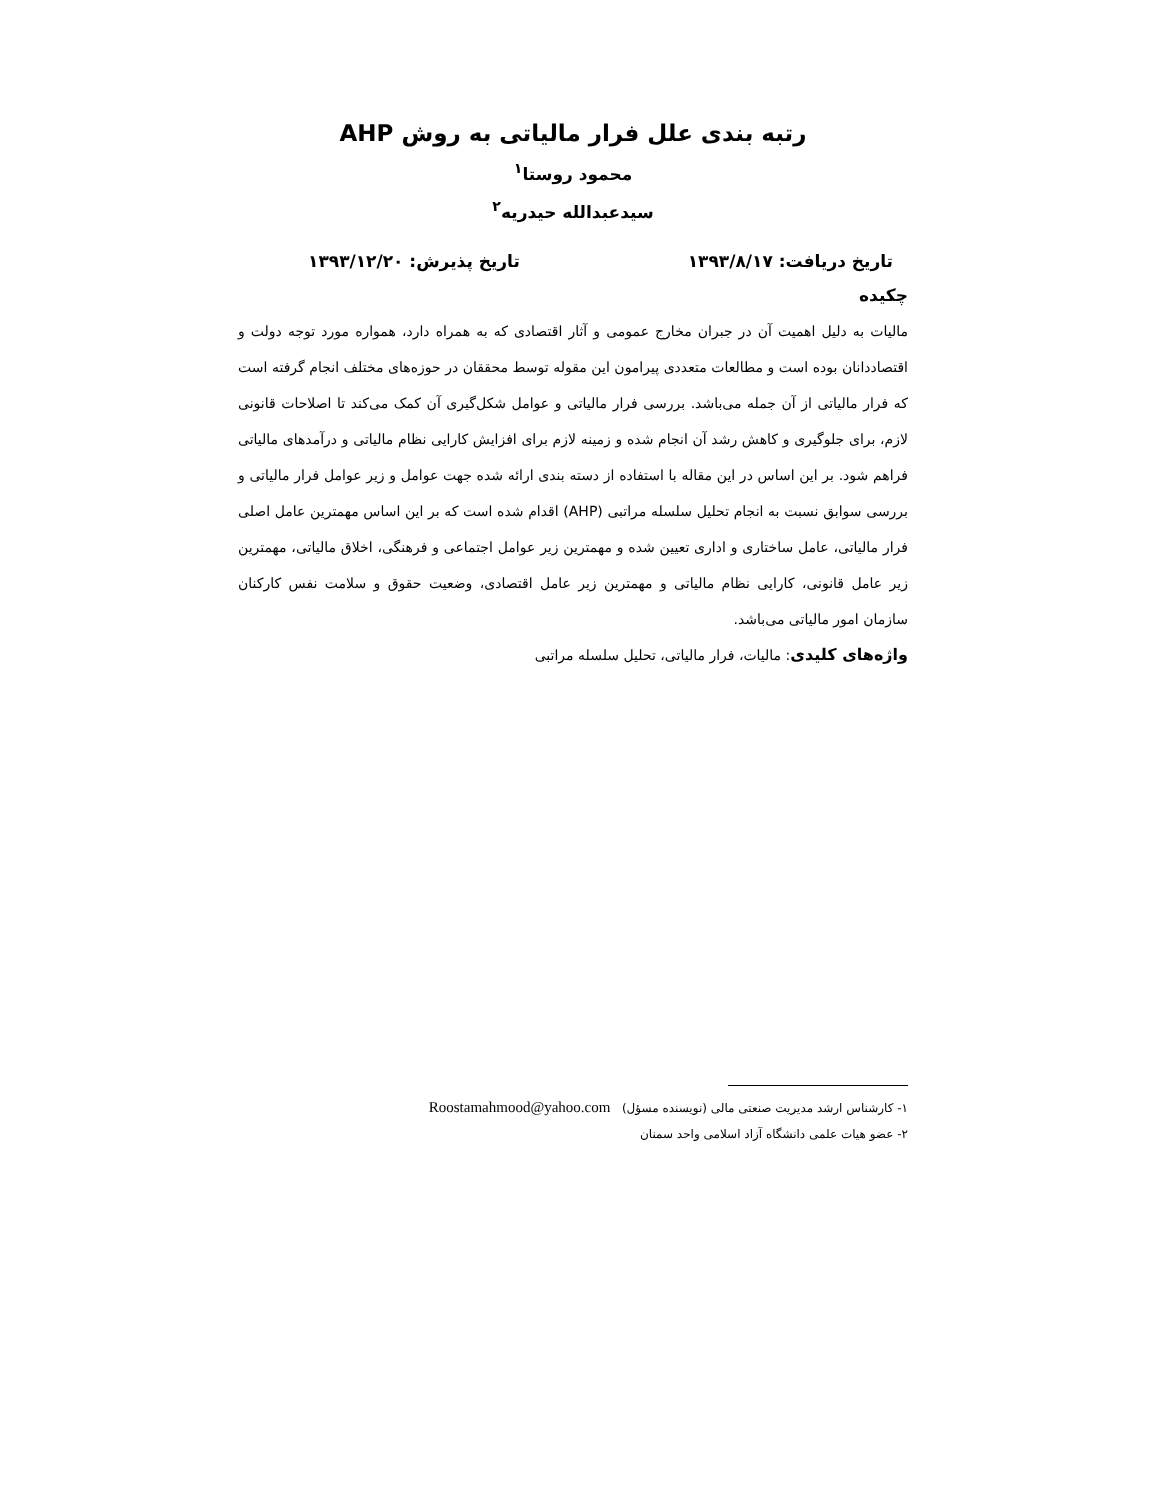رتبه بندی علل فرار مالیاتی به روش AHP
محمود روستا<sup>۱</sup>
سیدعبدالله حیدریه<sup>۲</sup>
تاریخ دریافت: ۱۳۹۳/۸/۱۷ تاریخ پذیرش: ۱۳۹۳/۱۲/۲۰
چکیده
مالیات به دلیل اهمیت آن در جبران مخارج عمومی و آثار اقتصادی که به همراه دارد، همواره مورد توجه دولت و اقتصاددانان بوده است و مطالعات متعددی پیرامون این مقوله توسط محققان در حوزه‌های مختلف انجام گرفته است که فرار مالیاتی از آن جمله می‌باشد. بررسی فرار مالیاتی و عوامل شکل‌گیری آن کمک می‌کند تا اصلاحات قانونی لازم، برای جلوگیری و کاهش رشد آن انجام شده و زمینه لازم برای افزایش کارایی نظام مالیاتی و درآمدهای مالیاتی فراهم شود. بر این اساس در این مقاله با استفاده از دسته بندی ارائه شده جهت عوامل و زیر عوامل فرار مالیاتی و بررسی سوابق نسبت به انجام تحلیل سلسله مراتبی (AHP) اقدام شده است که بر این اساس مهمترین عامل اصلی فرار مالیاتی، عامل ساختاری و اداری تعیین شده و مهمترین زیر عوامل اجتماعی و فرهنگی، اخلاق مالیاتی، مهمترین زیر عامل قانونی، کارایی نظام مالیاتی و مهمترین زیر عامل اقتصادی، وضعیت حقوق و سلامت نفس کارکنان سازمان امور مالیاتی می‌باشد.
واژه‌های کلیدی: مالیات، فرار مالیاتی، تحلیل سلسله مراتبی
۱- کارشناس ارشد مدیریت صنعتی مالی (نویسنده مسؤل) Roostamahmood@yahoo.com
۲- عضو هیات علمی دانشگاه آزاد اسلامی واحد سمنان